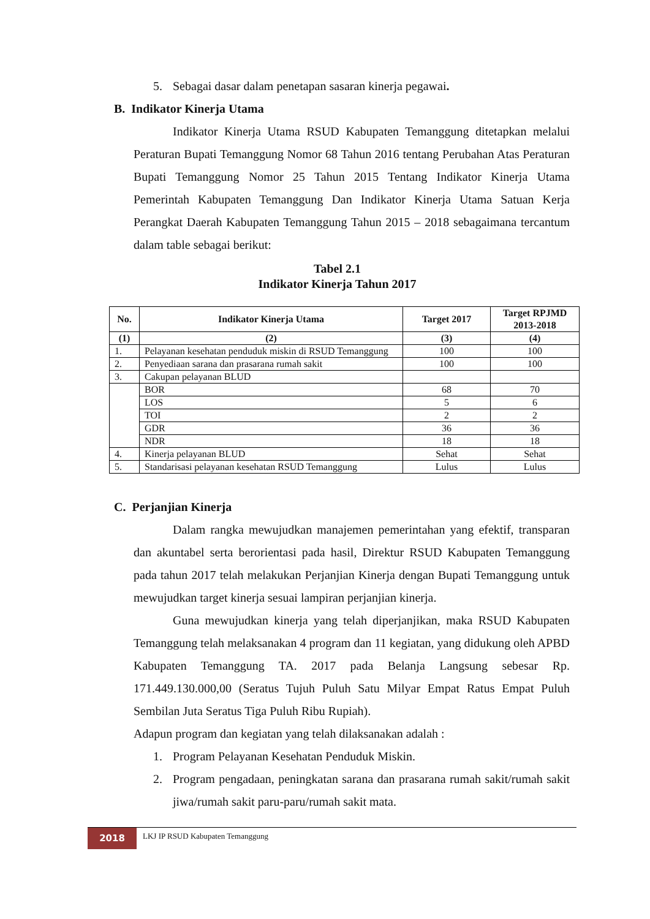5. Sebagai dasar dalam penetapan sasaran kinerja pegawai.
B. Indikator Kinerja Utama
Indikator Kinerja Utama RSUD Kabupaten Temanggung ditetapkan melalui Peraturan Bupati Temanggung Nomor 68 Tahun 2016 tentang Perubahan Atas Peraturan Bupati Temanggung Nomor 25 Tahun 2015 Tentang Indikator Kinerja Utama Pemerintah Kabupaten Temanggung Dan Indikator Kinerja Utama Satuan Kerja Perangkat Daerah Kabupaten Temanggung Tahun 2015 – 2018 sebagaimana tercantum dalam table sebagai berikut:
Tabel 2.1
Indikator Kinerja Tahun 2017
| No. | Indikator Kinerja Utama | Target 2017 | Target RPJMD 2013-2018 |
| --- | --- | --- | --- |
| (1) | (2) | (3) | (4) |
| 1. | Pelayanan kesehatan penduduk miskin di RSUD Temanggung | 100 | 100 |
| 2. | Penyediaan sarana dan prasarana rumah sakit | 100 | 100 |
| 3. | Cakupan pelayanan BLUD | | |
| | BOR | 68 | 70 |
| | LOS | 5 | 6 |
| | TOI | 2 | 2 |
| | GDR | 36 | 36 |
| | NDR | 18 | 18 |
| 4. | Kinerja pelayanan BLUD | Sehat | Sehat |
| 5. | Standarisasi pelayanan kesehatan RSUD Temanggung | Lulus | Lulus |
C. Perjanjian Kinerja
Dalam rangka mewujudkan manajemen pemerintahan yang efektif, transparan dan akuntabel serta berorientasi pada hasil, Direktur RSUD Kabupaten Temanggung pada tahun 2017 telah melakukan Perjanjian Kinerja dengan Bupati Temanggung untuk mewujudkan target kinerja sesuai lampiran perjanjian kinerja.
Guna mewujudkan kinerja yang telah diperjanjikan, maka RSUD Kabupaten Temanggung telah melaksanakan 4 program dan 11 kegiatan, yang didukung oleh APBD Kabupaten Temanggung TA. 2017 pada Belanja Langsung sebesar Rp. 171.449.130.000,00 (Seratus Tujuh Puluh Satu Milyar Empat Ratus Empat Puluh Sembilan Juta Seratus Tiga Puluh Ribu Rupiah).
Adapun program dan kegiatan yang telah dilaksanakan adalah :
1. Program Pelayanan Kesehatan Penduduk Miskin.
2. Program pengadaan, peningkatan sarana dan prasarana rumah sakit/rumah sakit jiwa/rumah sakit paru-paru/rumah sakit mata.
2018
LKJ IP RSUD Kabupaten Temanggung